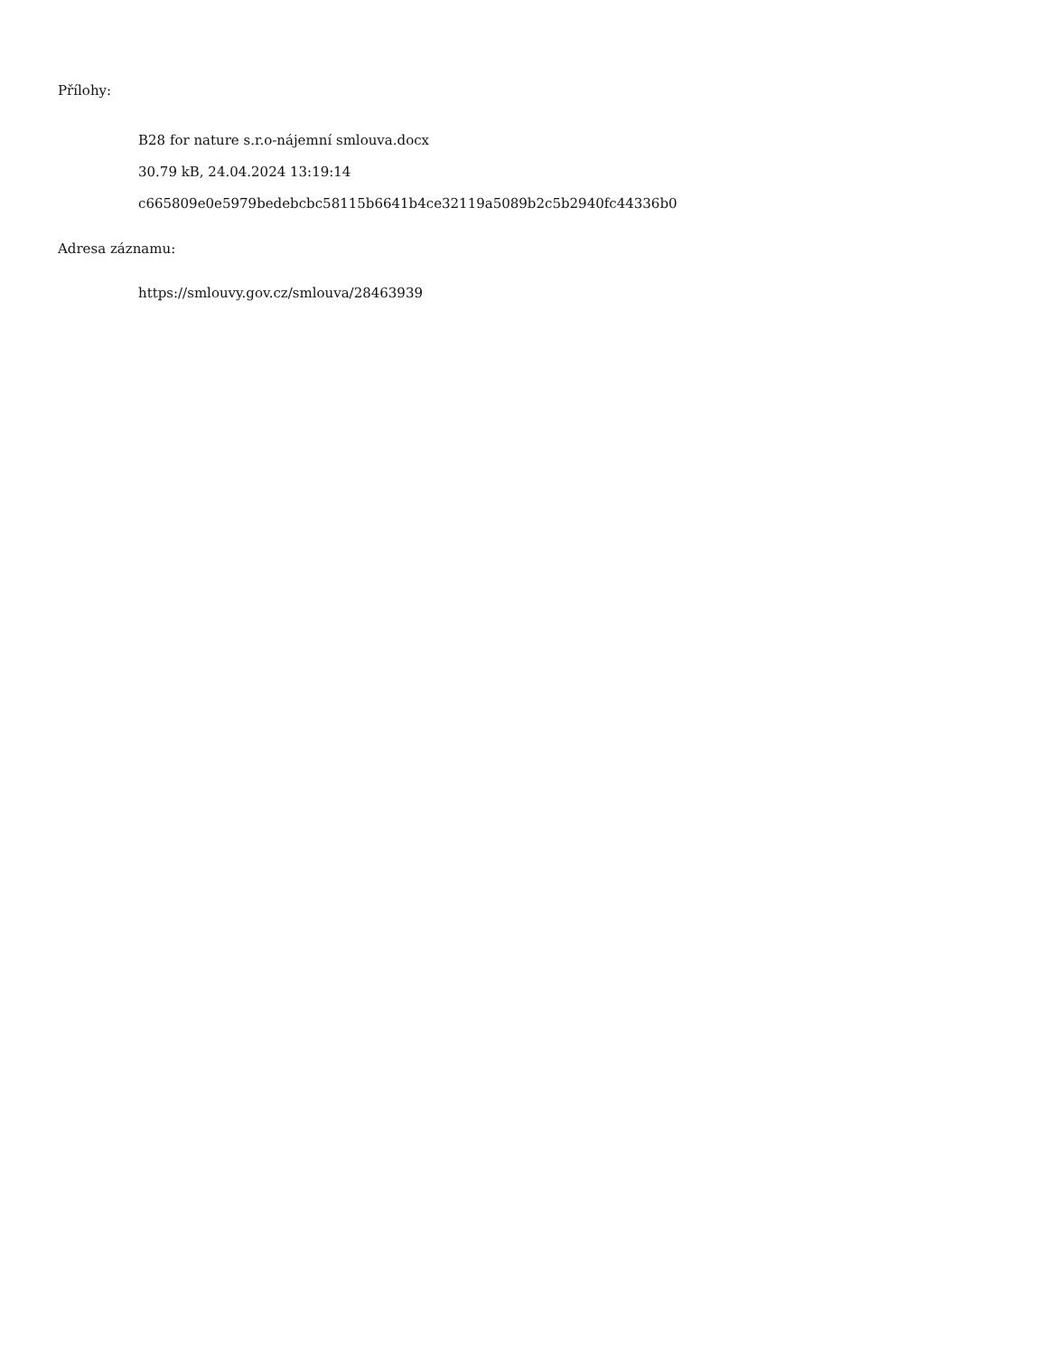Přílohy:
B28 for nature s.r.o-nájemní smlouva.docx
30.79 kB, 24.04.2024 13:19:14
c665809e0e5979bedebcbc58115b6641b4ce32119a5089b2c5b2940fc44336b0
Adresa záznamu:
https://smlouvy.gov.cz/smlouva/28463939